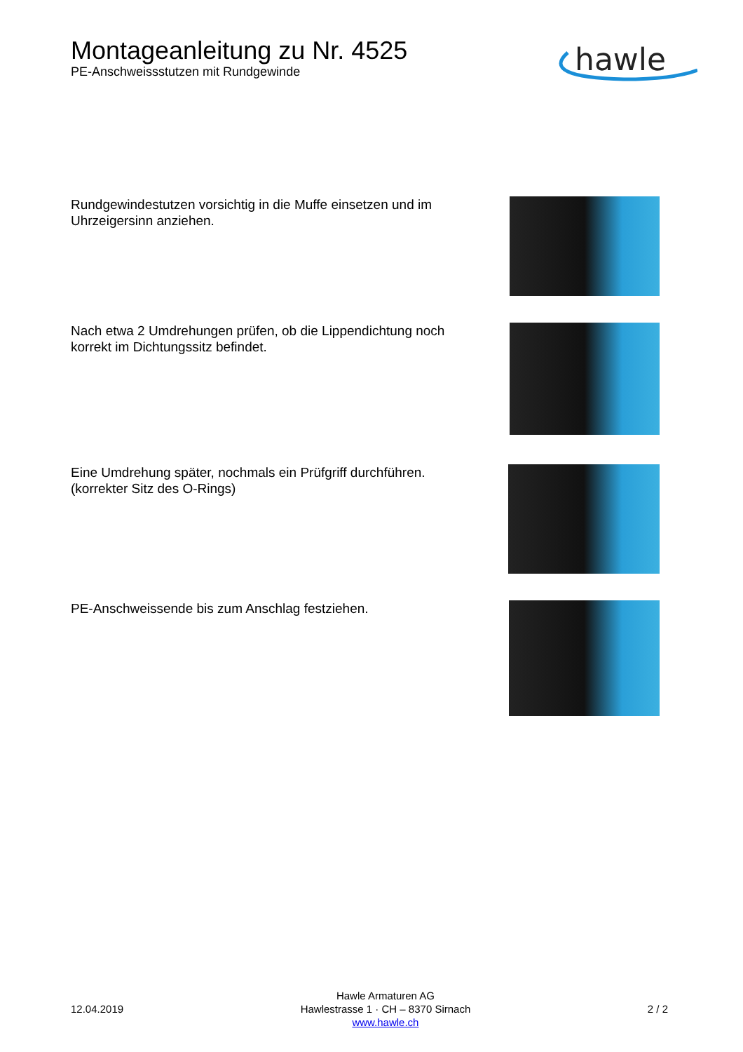Montageanleitung zu Nr. 4525
PE-Anschweissstutzen mit Rundgewinde
hawle
Rundgewindestutzen vorsichtig in die Muffe einsetzen und im Uhrzeigersinn anziehen.
Nach etwa 2 Umdrehungen prüfen, ob die Lippendichtung noch korrekt im Dichtungssitz befindet.
Eine Umdrehung später, nochmals ein Prüfgriff durchführen. (korrekter Sitz des O-Rings)
PE-Anschweissende bis zum Anschlag festziehen.
12.04.2019
Hawle Armaturen AG
Hawlestrasse 1 · CH – 8370 Sirnach
www.hawle.ch
2 / 2